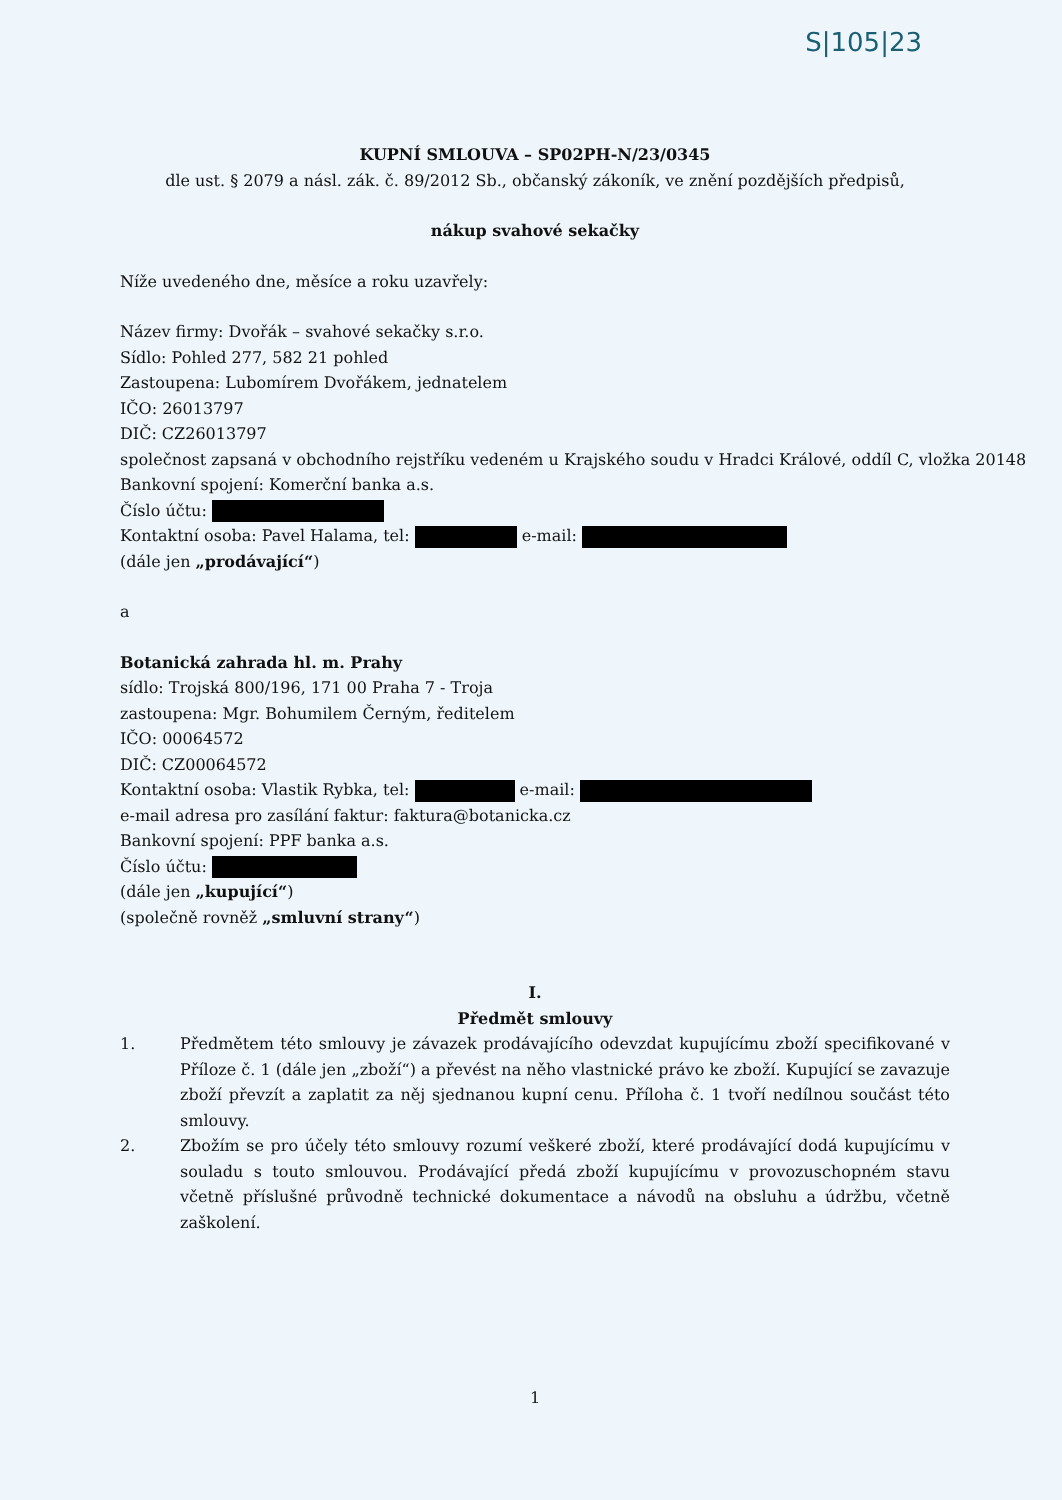S|105|23
KUPNÍ SMLOUVA – SP02PH-N/23/0345
dle ust. § 2079 a násl. zák. č. 89/2012 Sb., občanský zákoník, ve znění pozdějších předpisů,
nákup svahové sekačky
Níže uvedeného dne, měsíce a roku uzavřely:
Název firmy: Dvořák – svahové sekačky s.r.o.
Sídlo: Pohled 277, 582 21 pohled
Zastoupena: Lubomírem Dvořákem, jednatelem
IČO: 26013797
DIČ: CZ26013797
společnost zapsaná v obchodního rejstříku vedeném u Krajského soudu v Hradci Králové, oddíl C, vložka 20148
Bankovní spojení: Komerční banka a.s.
Číslo účtu:
Kontaktní osoba: Pavel Halama, tel: e-mail:
(dále jen „prodávající“)
a
Botanická zahrada hl. m. Prahy
sídlo: Trojská 800/196, 171 00 Praha 7 - Troja
zastoupena: Mgr. Bohumilem Černým, ředitelem
IČO: 00064572
DIČ: CZ00064572
Kontaktní osoba: Vlastik Rybka, tel: e-mail:
e-mail adresa pro zasílání faktur: faktura@botanicka.cz
Bankovní spojení: PPF banka a.s.
Číslo účtu:
(dále jen „kupující“)
(společně rovněž „smluvní strany“)
I.
Předmět smlouvy
1. Předmětem této smlouvy je závazek prodávajícího odevzdat kupujícímu zboží specifikované v Příloze č. 1 (dále jen „zboží“) a převést na něho vlastnické právo ke zboží. Kupující se zavazuje zboží převzít a zaplatit za něj sjednanou kupní cenu. Příloha č. 1 tvoří nedílnou součást této smlouvy.
2. Zbožím se pro účely této smlouvy rozumí veškeré zboží, které prodávající dodá kupujícímu v souladu s touto smlouvou. Prodávající předá zboží kupujícímu v provozuschopném stavu včetně příslušné průvodně technické dokumentace a návodů na obsluhu a údržbu, včetně zaškolení.
1